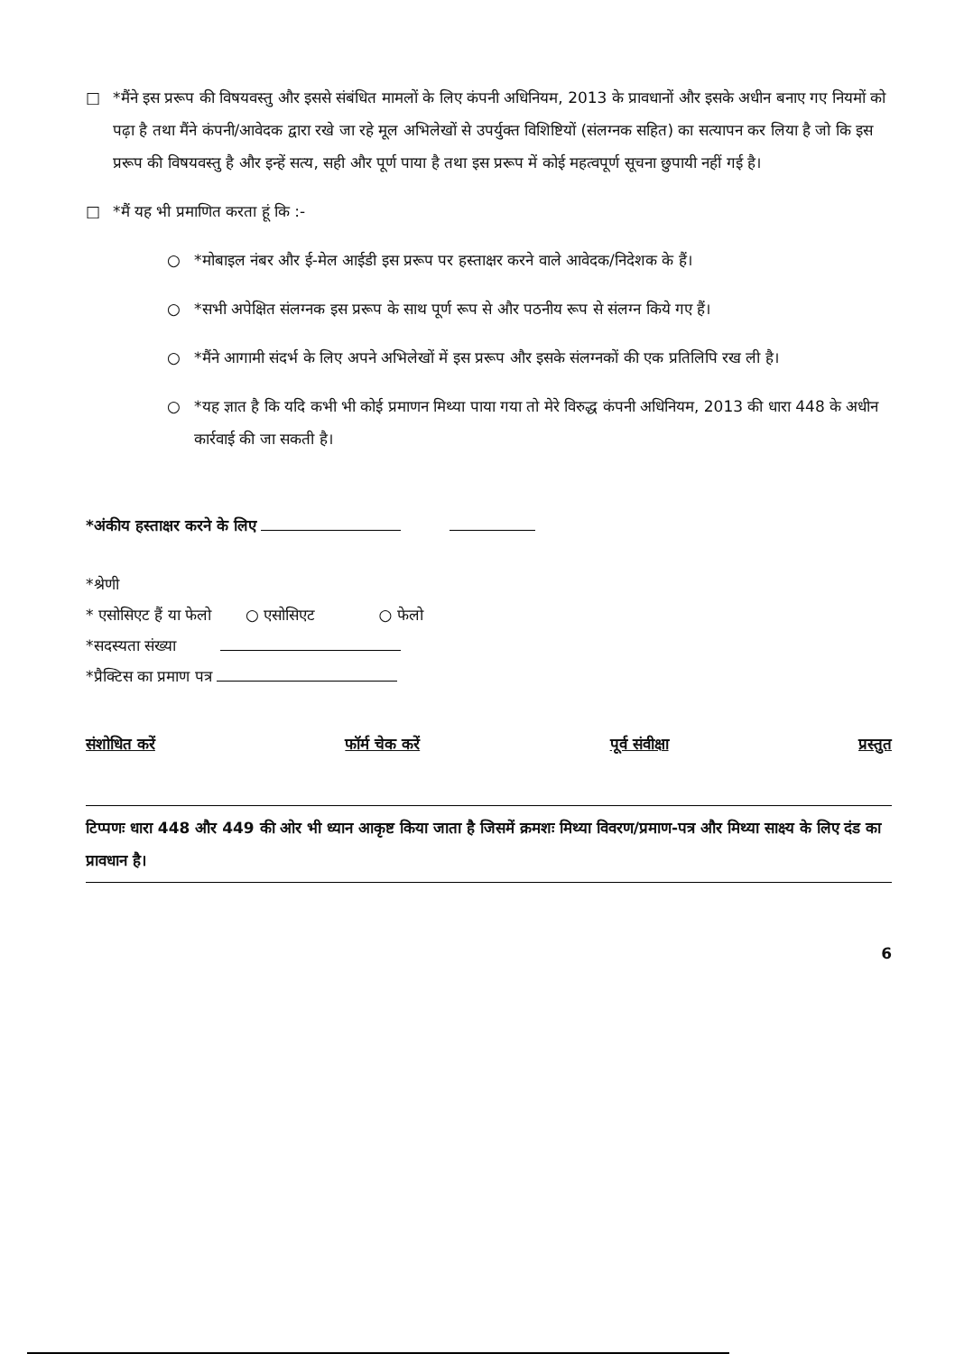□ *मैंने इस प्ररूप की विषयवस्तु और इससे संबंधित मामलों के लिए कंपनी अधिनियम, 2013 के प्रावधानों और इसके अधीन बनाए गए नियमों को पढ़ा है तथा मैंने कंपनी/आवेदक द्वारा रखे जा रहे मूल अभिलेखों से उपर्युक्त विशिष्टियों (संलग्नक सहित) का सत्यापन कर लिया है जो कि इस प्ररूप की विषयवस्तु है और इन्हें सत्य, सही और पूर्ण पाया है तथा इस प्ररूप में कोई महत्वपूर्ण सूचना छुपायी नहीं गई है।
□ *मैं यह भी प्रमाणित करता हूं कि :-
○ *मोबाइल नंबर और ई-मेल आईडी इस प्ररूप पर हस्ताक्षर करने वाले आवेदक/निदेशक के हैं।
○ *सभी अपेक्षित संलग्नक इस प्ररूप के साथ पूर्ण रूप से और पठनीय रूप से संलग्न किये गए हैं।
○ *मैंने आगामी संदर्भ के लिए अपने अभिलेखों में इस प्ररूप और इसके संलग्नकों की एक प्रतिलिपि रख ली है।
○ *यह ज्ञात है कि यदि कभी भी कोई प्रमाणन मिथ्या पाया गया तो मेरे विरुद्ध कंपनी अधिनियम, 2013 की धारा 448 के अधीन कार्रवाई की जा सकती है।
*अंकीय हस्ताक्षर करने के लिए
*श्रेणी
* एसोसिएट हैं या फेलो ○ एसोसिएट ○ फेलो
*सदस्यता संख्या
*प्रैक्टिस का प्रमाण पत्र
संशोधित करें फॉर्म चेक करें पूर्व संवीक्षा प्रस्तुत
टिप्पणः धारा 448 और 449 की ओर भी ध्यान आकृष्ट किया जाता है जिसमें क्रमशः मिथ्या विवरण/प्रमाण-पत्र और मिथ्या साक्ष्य के लिए दंड का प्रावधान है।
6